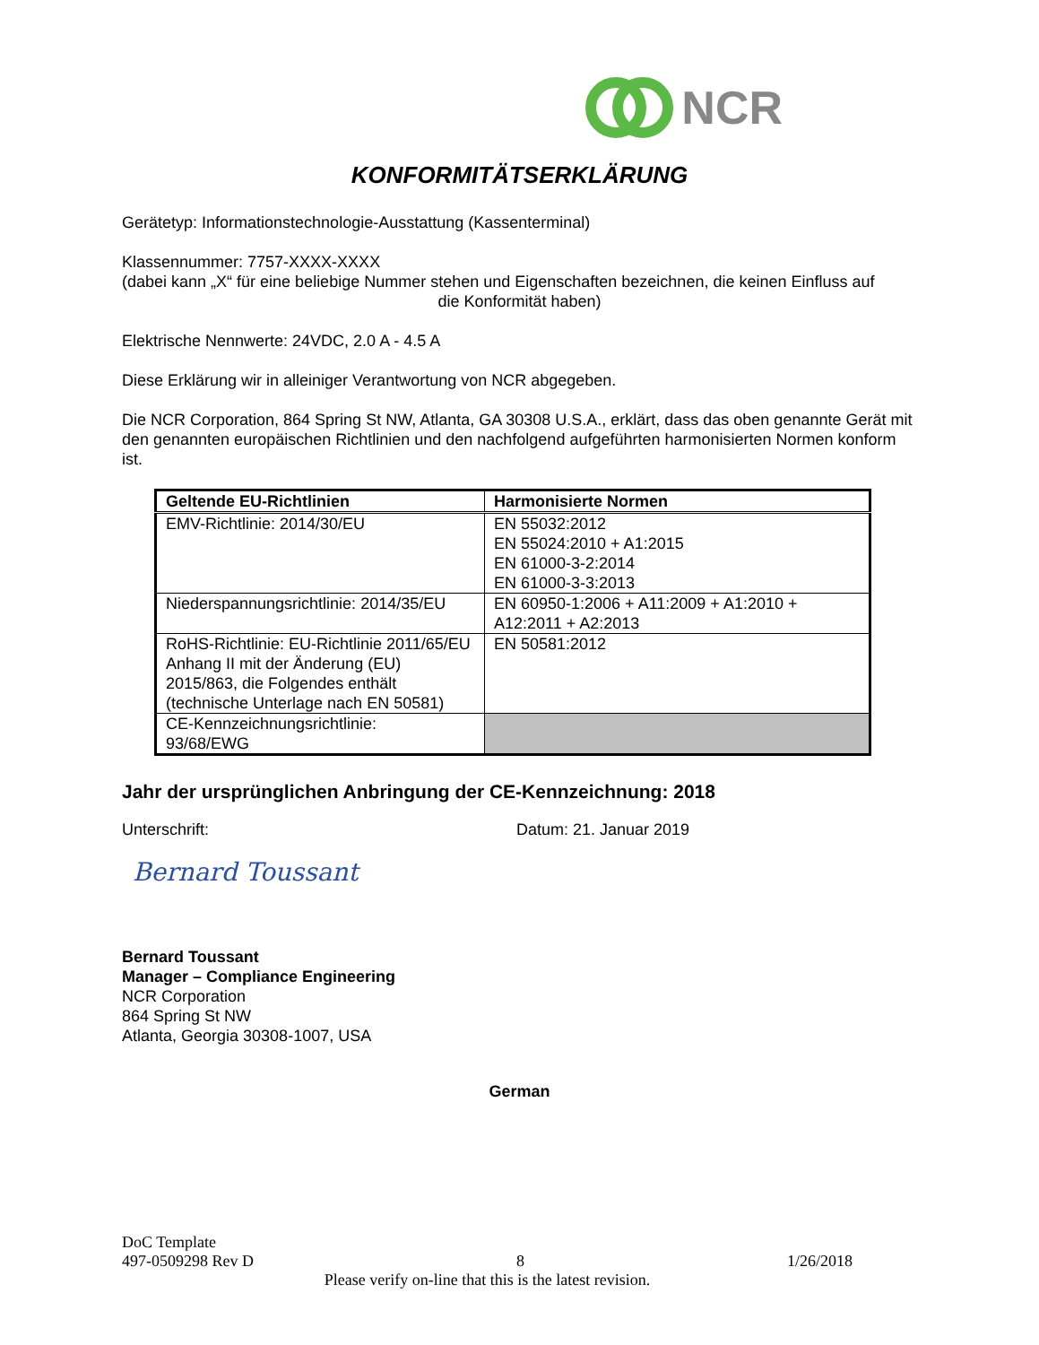NCR
KONFORMITÄTSERKLÄRUNG
Gerätetyp: Informationstechnologie-Ausstattung (Kassenterminal)
Klassennummer: 7757-XXXX-XXXX
(dabei kann „X“ für eine beliebige Nummer stehen und Eigenschaften bezeichnen, die keinen Einfluss auf
die Konformität haben)
Elektrische Nennwerte: 24VDC, 2.0 A - 4.5 A
Diese Erklärung wir in alleiniger Verantwortung von NCR abgegeben.
Die NCR Corporation, 864 Spring St NW, Atlanta, GA 30308 U.S.A., erklärt, dass das oben genannte Gerät mit den genannten europäischen Richtlinien und den nachfolgend aufgeführten harmonisierten Normen konform ist.
| Geltende EU-Richtlinien | Harmonisierte Normen |
| --- | --- |
| EMV-Richtlinie: 2014/30/EU | EN 55032:2012 EN 55024:2010 + A1:2015 EN 61000-3-2:2014 EN 61000-3-3:2013 |
| Niederspannungsrichtlinie: 2014/35/EU | EN 60950-1:2006 + A11:2009 + A1:2010 + A12:2011 + A2:2013 |
| RoHS-Richtlinie: EU-Richtlinie 2011/65/EU Anhang II mit der Änderung (EU) 2015/863, die Folgendes enthält (technische Unterlage nach EN 50581) | EN 50581:2012 |
| CE-Kennzeichnungsrichtlinie: 93/68/EWG | |
Jahr der ursprünglichen Anbringung der CE-Kennzeichnung: 2018
Unterschrift: Datum: 21. Januar 2019
Bernard Toussant
Bernard Toussant
Manager – Compliance Engineering
NCR Corporation
864 Spring St NW
Atlanta, Georgia 30308-1007, USA
German
DoC Template
497-0509298 Rev D 8 1/26/2018
Please verify on-line that this is the latest revision.